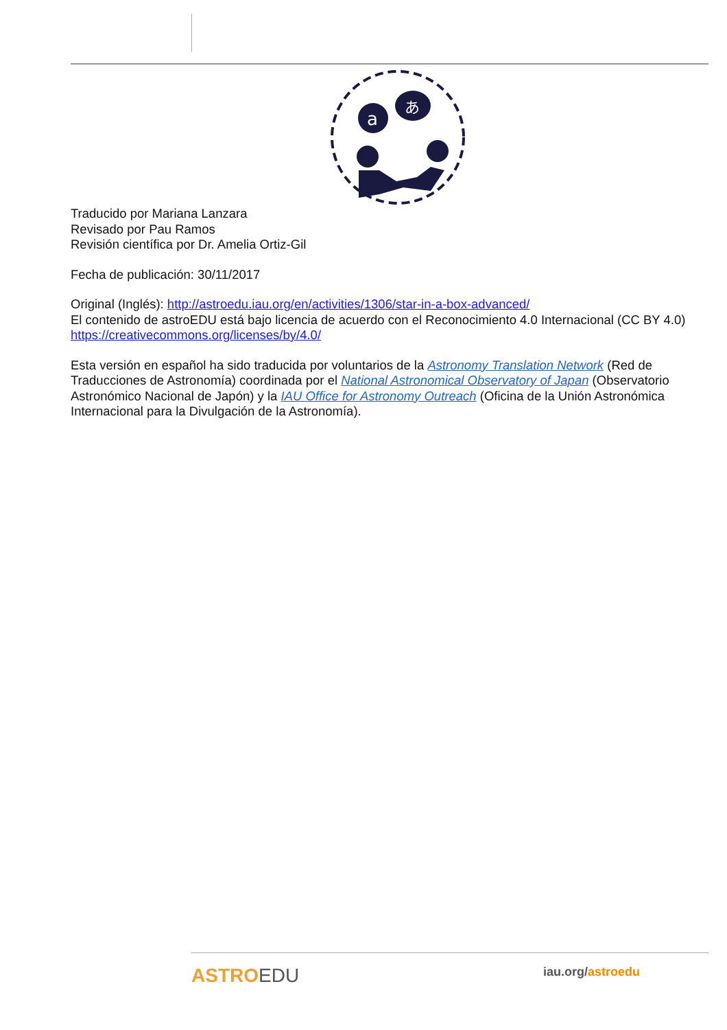a
あ
Traducido por Mariana Lanzara
Revisado por Pau Ramos
Revisión científica por Dr. Amelia Ortiz-Gil
Fecha de publicación: 30/11/2017
Original (Inglés): http://astroedu.iau.org/en/activities/1306/star-in-a-box-advanced/
El contenido de astroEDU está bajo licencia de acuerdo con el Reconocimiento 4.0 Internacional (CC BY 4.0) https://creativecommons.org/licenses/by/4.0/
Esta versión en español ha sido traducida por voluntarios de la Astronomy Translation Network (Red de Traducciones de Astronomía) coordinada por el National Astronomical Observatory of Japan (Observatorio Astronómico Nacional de Japón) y la IAU Office for Astronomy Outreach (Oficina de la Unión Astronómica Internacional para la Divulgación de la Astronomía).
ASTROEDU
iau.org/astroedu